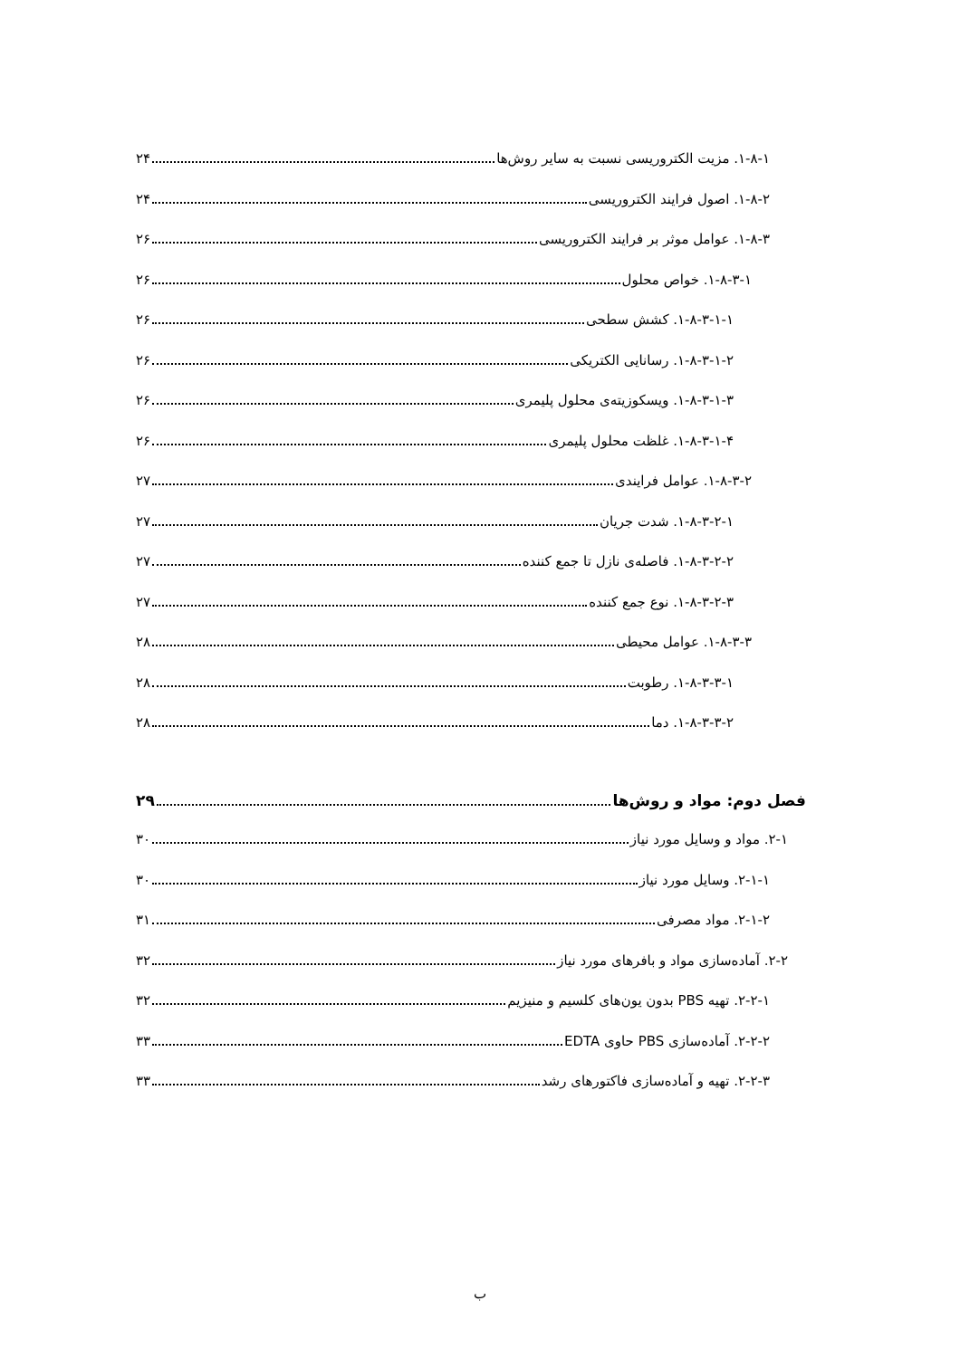۱-۸-۱. مزیت الکتروریسی نسبت به سایر روش‌ها ۲۴
۱-۸-۲. اصول فرایند الکتروریسی ۲۴
۱-۸-۳. عوامل موثر بر فرایند الکتروریسی ۲۶
۱-۸-۳-۱. خواص محلول ۲۶
۱-۸-۳-۱-۱. کشش سطحی ۲۶
۱-۸-۳-۱-۲. رسانایی الکتریکی ۲۶
۱-۸-۳-۱-۳. ویسکوزیته‌ی محلول پلیمری ۲۶
۱-۸-۳-۱-۴. غلظت محلول پلیمری ۲۶
۱-۸-۳-۲. عوامل فرایندی ۲۷
۱-۸-۳-۲-۱. شدت جریان ۲۷
۱-۸-۳-۲-۲. فاصله‌ی نازل تا جمع کننده ۲۷
۱-۸-۳-۲-۳. نوع جمع کننده ۲۷
۱-۸-۳-۳. عوامل محیطی ۲۸
۱-۸-۳-۳-۱. رطوبت ۲۸
۱-۸-۳-۳-۲. دما ۲۸
فصل دوم: مواد و روش‌ها ۲۹
۲-۱. مواد و وسایل مورد نیاز ۳۰
۲-۱-۱. وسایل مورد نیاز ۳۰
۲-۱-۲. مواد مصرفی ۳۱
۲-۲. آماده‌سازی مواد و بافرهای مورد نیاز ۳۲
۲-۲-۱. تهیه PBS بدون یون‌های کلسیم و منیزیم ۳۲
۲-۲-۲. آماده‌سازی PBS حاوی EDTA ۳۳
۲-۲-۳. تهیه و آماده‌سازی فاکتورهای رشد ۳۳
ب